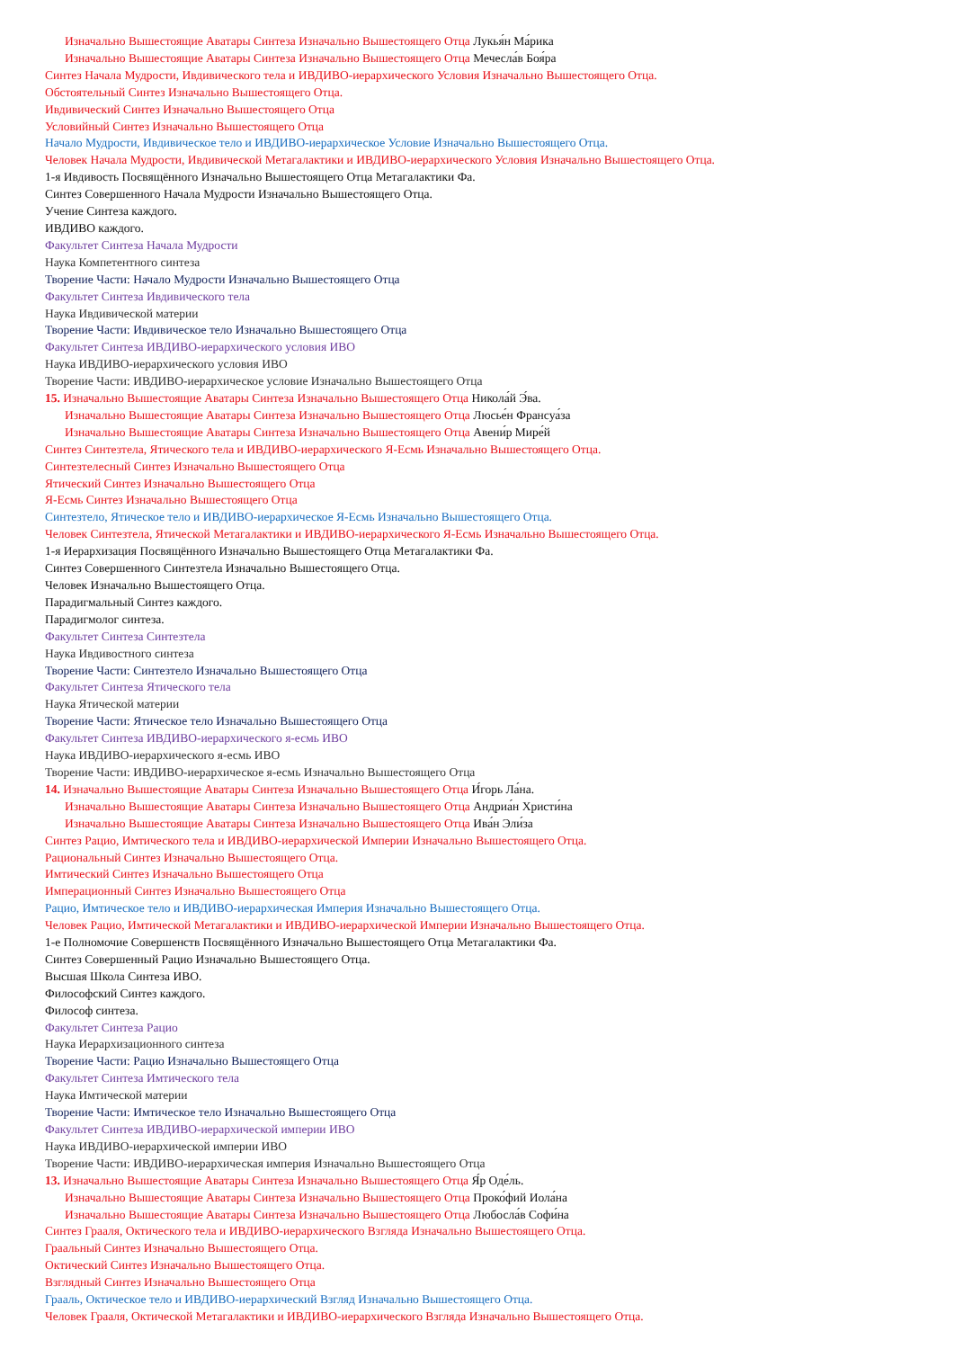Изначально Вышестоящие Аватары Синтеза Изначально Вышестоящего Отца Лукья́н Ма́рика
Изначально Вышестоящие Аватары Синтеза Изначально Вышестоящего Отца Мечесла́в Боя́ра
Синтез Начала Мудрости, Ивдивического тела и ИВДИВО-иерархического Условия Изначально Вышестоящего Отца.
Обстоятельный Синтез Изначально Вышестоящего Отца.
Ивдивический Синтез Изначально Вышестоящего Отца
Условийный Синтез Изначально Вышестоящего Отца
Начало Мудрости, Ивдивическое тело и ИВДИВО-иерархическое Условие Изначально Вышестоящего Отца.
Человек Начала Мудрости, Ивдивической Метагалактики и ИВДИВО-иерархического Условия Изначально Вышестоящего Отца.
1-я Ивдивость Посвящённого Изначально Вышестоящего Отца Метагалактики Фа.
Синтез Совершенного Начала Мудрости Изначально Вышестоящего Отца.
Учение Синтеза каждого.
ИВДИВО каждого.
Факультет Синтеза Начала Мудрости
Наука Компетентного синтеза
Творение Части: Начало Мудрости Изначально Вышестоящего Отца
Факультет Синтеза Ивдивического тела
Наука Ивдивической материи
Творение Части: Ивдивическое тело Изначально Вышестоящего Отца
Факультет Синтеза ИВДИВО-иерархического условия ИВО
Наука ИВДИВО-иерархического условия ИВО
Творение Части: ИВДИВО-иерархическое условие Изначально Вышестоящего Отца
15. Изначально Вышестоящие Аватары Синтеза Изначально Вышестоящего Отца Никола́й Э́ва.
Изначально Вышестоящие Аватары Синтеза Изначально Вышестоящего Отца Люсье́н Франсуа́за
Изначально Вышестоящие Аватары Синтеза Изначально Вышестоящего Отца Авени́р Мире́й
Синтез Синтезтела, Ятического тела и ИВДИВО-иерархического Я-Есмь Изначально Вышестоящего Отца.
Синтезтелесный Синтез Изначально Вышестоящего Отца
Ятический Синтез Изначально Вышестоящего Отца
Я-Есмь Синтез Изначально Вышестоящего Отца
Синтезтело, Ятическое тело и ИВДИВО-иерархическое Я-Есмь Изначально Вышестоящего Отца.
Человек Синтезтела, Ятической Метагалактики и ИВДИВО-иерархического Я-Есмь Изначально Вышестоящего Отца.
1-я Иерархизация Посвящённого Изначально Вышестоящего Отца Метагалактики Фа.
Синтез Совершенного Синтезтела Изначально Вышестоящего Отца.
Человек Изначально Вышестоящего Отца.
Парадигмальный Синтез каждого.
Парадигмолог синтеза.
Факультет Синтеза Синтезтела
Наука Ивдивостного синтеза
Творение Части: Синтезтело Изначально Вышестоящего Отца
Факультет Синтеза Ятического тела
Наука Ятической материи
Творение Части: Ятическое тело Изначально Вышестоящего Отца
Факультет Синтеза ИВДИВО-иерархического я-есмь ИВО
Наука ИВДИВО-иерархического я-есмь ИВО
Творение Части: ИВДИВО-иерархическое я-есмь Изначально Вышестоящего Отца
14. Изначально Вышестоящие Аватары Синтеза Изначально Вышестоящего Отца И́горь Ла́на.
Изначально Вышестоящие Аватары Синтеза Изначально Вышестоящего Отца Андриа́н Христи́на
Изначально Вышестоящие Аватары Синтеза Изначально Вышестоящего Отца Ива́н Эли́за
Синтез Рацио, Имтического тела и ИВДИВО-иерархической Империи Изначально Вышестоящего Отца.
Рациональный Синтез Изначально Вышестоящего Отца.
Имтический Синтез Изначально Вышестоящего Отца
Имперационный Синтез Изначально Вышестоящего Отца
Рацио, Имтическое тело и ИВДИВО-иерархическая Империя Изначально Вышестоящего Отца.
Человек Рацио, Имтической Метагалактики и ИВДИВО-иерархической Империи Изначально Вышестоящего Отца.
1-е Полномочие Совершенств Посвящённого Изначально Вышестоящего Отца Метагалактики Фа.
Синтез Совершенный Рацио Изначально Вышестоящего Отца.
Высшая Школа Синтеза ИВО.
Философский Синтез каждого.
Философ синтеза.
Факультет Синтеза Рацио
Наука Иерархизационного синтеза
Творение Части: Рацио Изначально Вышестоящего Отца
Факультет Синтеза Имтического тела
Наука Имтической материи
Творение Части: Имтическое тело Изначально Вышестоящего Отца
Факультет Синтеза ИВДИВО-иерархической империи ИВО
Наука ИВДИВО-иерархической империи ИВО
Творение Части: ИВДИВО-иерархическая империя Изначально Вышестоящего Отца
13. Изначально Вышестоящие Аватары Синтеза Изначально Вышестоящего Отца Я́р Оде́ль.
Изначально Вышестоящие Аватары Синтеза Изначально Вышестоящего Отца Проко́фий Иола́на
Изначально Вышестоящие Аватары Синтеза Изначально Вышестоящего Отца Любосла́в Софи́на
Синтез Грааля, Октического тела и ИВДИВО-иерархического Взгляда Изначально Вышестоящего Отца.
Граальный Синтез Изначально Вышестоящего Отца.
Октический Синтез Изначально Вышестоящего Отца.
Взглядный Синтез Изначально Вышестоящего Отца
Грааль, Октическое тело и ИВДИВО-иерархический Взгляд Изначально Вышестоящего Отца.
Человек Грааля, Октической Метагалактики и ИВДИВО-иерархического Взгляда Изначально Вышестоящего Отца.